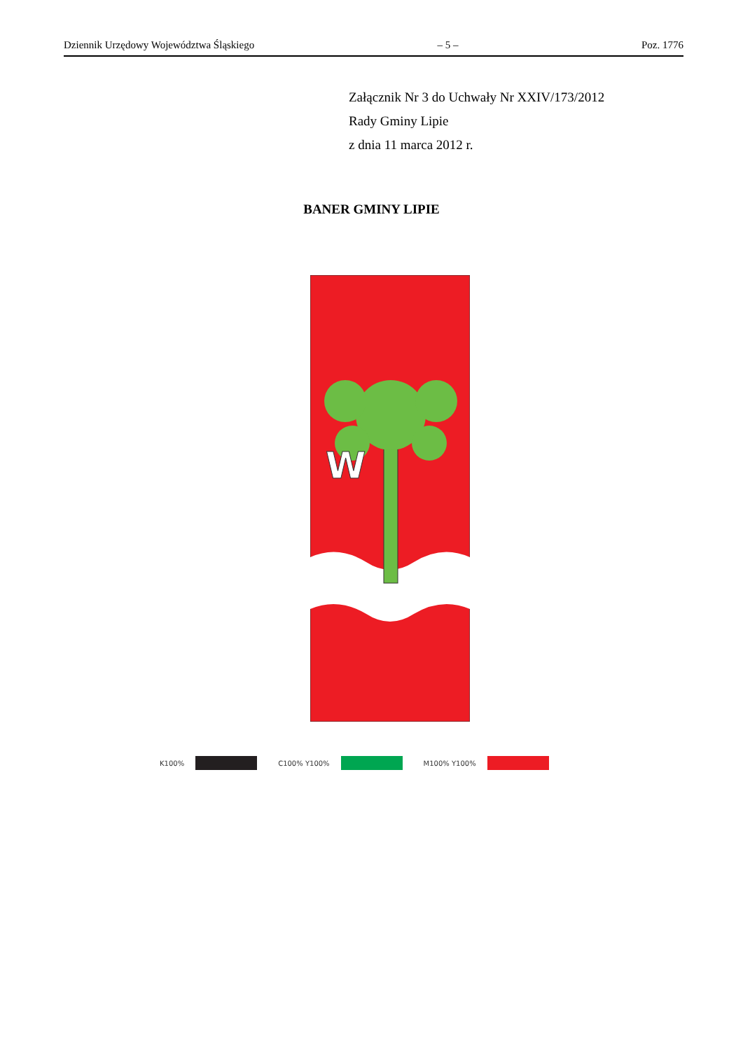Dziennik Urzędowy Województwa Śląskiego – 5 – Poz. 1776
Załącznik Nr 3 do Uchwały Nr XXIV/173/2012
Rady Gminy Lipie
z dnia 11 marca 2012 r.
BANER GMINY LIPIE
W
K100% C100% Y100% M100% Y100%